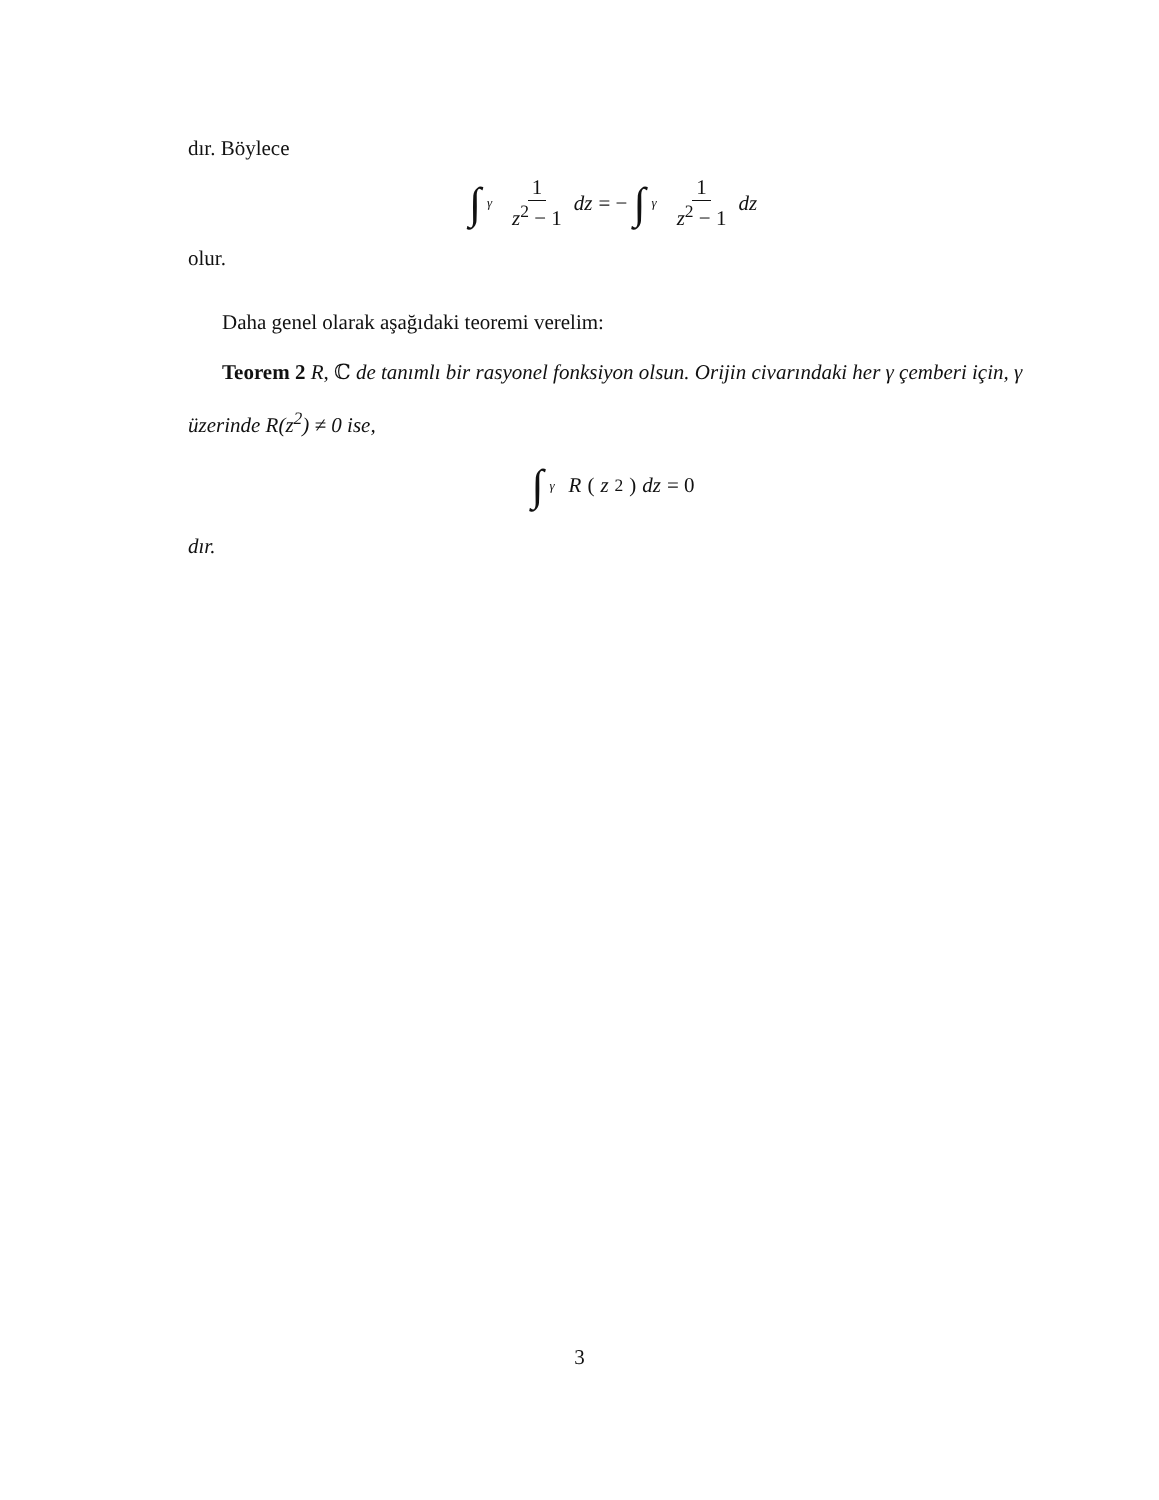dır. Böylece
∫ γ 1 z<sup>2</sup> − 1 dz = − ∫ γ 1 z<sup>2</sup> − 1 dz
olur.
Daha genel olarak aşağıdaki teoremi verelim:
Teorem 2 R, ℂ de tanımlı bir rasyonel fonksiyon olsun. Orijin civarındaki her γ çemberi için, γ üzerinde R(z<sup>2</sup>) ≠ 0 ise,
∫ γ R (z<sup>2</sup>) dz = 0
dır.
3